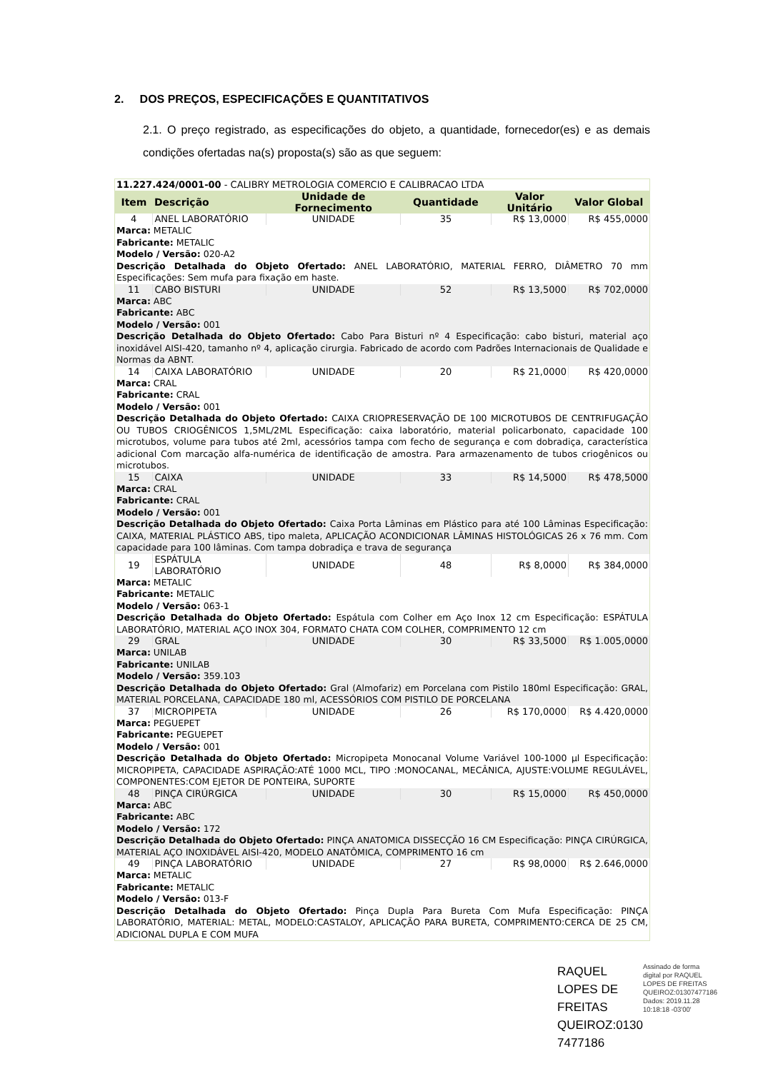2. DOS PREÇOS, ESPECIFICAÇÕES E QUANTITATIVOS
2.1. O preço registrado, as especificações do objeto, a quantidade, fornecedor(es) e as demais condições ofertadas na(s) proposta(s) são as que seguem:
| 11.227.424/0001-00 - CALIBRY METROLOGIA COMERCIO E CALIBRACAO LTDA | | | | | |
| Item | Descrição | Unidade de Fornecimento | Quantidade | Valor Unitário | Valor Global |
| 4 | ANEL LABORATÓRIO | UNIDADE | 35 | R$ 13,0000 | R$ 455,0000 |
| Marca: METALIC Fabricante: METALIC Modelo / Versão: 020-A2 Descrição Detalhada do Objeto Ofertado: ANEL LABORATÓRIO, MATERIAL FERRO, DIÂMETRO 70 mm Especificações: Sem mufa para fixação em haste. | | | | | |
| 11 | CABO BISTURI | UNIDADE | 52 | R$ 13,5000 | R$ 702,0000 |
| Marca: ABC Fabricante: ABC Modelo / Versão: 001 Descrição Detalhada do Objeto Ofertado: Cabo Para Bisturi nº 4 Especificação: cabo bisturi, material aço inoxidável AISI-420, tamanho nº 4, aplicação cirurgia. Fabricado de acordo com Padrões Internacionais de Qualidade e Normas da ABNT. | | | | | |
| 14 | CAIXA LABORATÓRIO | UNIDADE | 20 | R$ 21,0000 | R$ 420,0000 |
| Marca: CRAL Fabricante: CRAL Modelo / Versão: 001 Descrição Detalhada do Objeto Ofertado: CAIXA CRIOPRESERVAÇÃO DE 100 MICROTUBOS DE CENTRIFUGAÇÃO OU TUBOS CRIOGÊNICOS 1,5ML/2ML Especificação: caixa laboratório, material policarbonato, capacidade 100 microtubos, volume para tubos até 2ml, acessórios tampa com fecho de segurança e com dobradiça, característica adicional Com marcação alfa-numérica de identificação de amostra. Para armazenamento de tubos criogênicos ou microtubos. | | | | | |
| 15 | CAIXA | UNIDADE | 33 | R$ 14,5000 | R$ 478,5000 |
| Marca: CRAL Fabricante: CRAL Modelo / Versão: 001 Descrição Detalhada do Objeto Ofertado: Caixa Porta Lâminas em Plástico para até 100 Lâminas Especificação: CAIXA, MATERIAL PLÁSTICO ABS, tipo maleta, APLICAÇÃO ACONDICIONAR LÂMINAS HISTOLÓGICAS 26 x 76 mm. Com capacidade para 100 lâminas. Com tampa dobradiça e trava de segurança | | | | | |
| 19 | ESPÁTULA LABORATÓRIO | UNIDADE | 48 | R$ 8,0000 | R$ 384,0000 |
| Marca: METALIC Fabricante: METALIC Modelo / Versão: 063-1 Descrição Detalhada do Objeto Ofertado: Espátula com Colher em Aço Inox 12 cm Especificação: ESPÁTULA LABORATÓRIO, MATERIAL AÇO INOX 304, FORMATO CHATA COM COLHER, COMPRIMENTO 12 cm | | | | | |
| 29 | GRAL | UNIDADE | 30 | R$ 33,5000 | R$ 1.005,0000 |
| Marca: UNILAB Fabricante: UNILAB Modelo / Versão: 359.103 Descrição Detalhada do Objeto Ofertado: Gral (Almofariz) em Porcelana com Pistilo 180ml Especificação: GRAL, MATERIAL PORCELANA, CAPACIDADE 180 ml, ACESSÓRIOS COM PISTILO DE PORCELANA | | | | | |
| 37 | MICROPIPETA | UNIDADE | 26 | R$ 170,0000 | R$ 4.420,0000 |
| Marca: PEGUEPET Fabricante: PEGUEPET Modelo / Versão: 001 Descrição Detalhada do Objeto Ofertado: Micropipeta Monocanal Volume Variável 100-1000 µl Especificação: MICROPIPETA, CAPACIDADE ASPIRAÇÃO:ATÉ 1000 MCL, TIPO :MONOCANAL, MECÂNICA, AJUSTE:VOLUME REGULÁVEL, COMPONENTES:COM EJETOR DE PONTEIRA, SUPORTE | | | | | |
| 48 | PINÇA CIRÚRGICA | UNIDADE | 30 | R$ 15,0000 | R$ 450,0000 |
| Marca: ABC Fabricante: ABC Modelo / Versão: 172 Descrição Detalhada do Objeto Ofertado: PINÇA ANATOMICA DISSECÇÃO 16 CM Especificação: PINÇA CIRÚRGICA, MATERIAL AÇO INOXIDÁVEL AISI-420, MODELO ANATÔMICA, COMPRIMENTO 16 cm | | | | | |
| 49 | PINÇA LABORATÓRIO | UNIDADE | 27 | R$ 98,0000 | R$ 2.646,0000 |
| Marca: METALIC Fabricante: METALIC Modelo / Versão: 013-F Descrição Detalhada do Objeto Ofertado: Pinça Dupla Para Bureta Com Mufa Especificação: PINÇA LABORATÓRIO, MATERIAL: METAL, MODELO:CASTALOY, APLICAÇÃO PARA BURETA, COMPRIMENTO:CERCA DE 25 CM, ADICIONAL DUPLA E COM MUFA | | | | | |
RAQUEL LOPES DE FREITAS QUEIROZ:0130 7477186
Assinado de forma digital por RAQUEL LOPES DE FREITAS QUEIROZ:01307477186
Dados: 2019.11.28 10:18:18 -03'00'